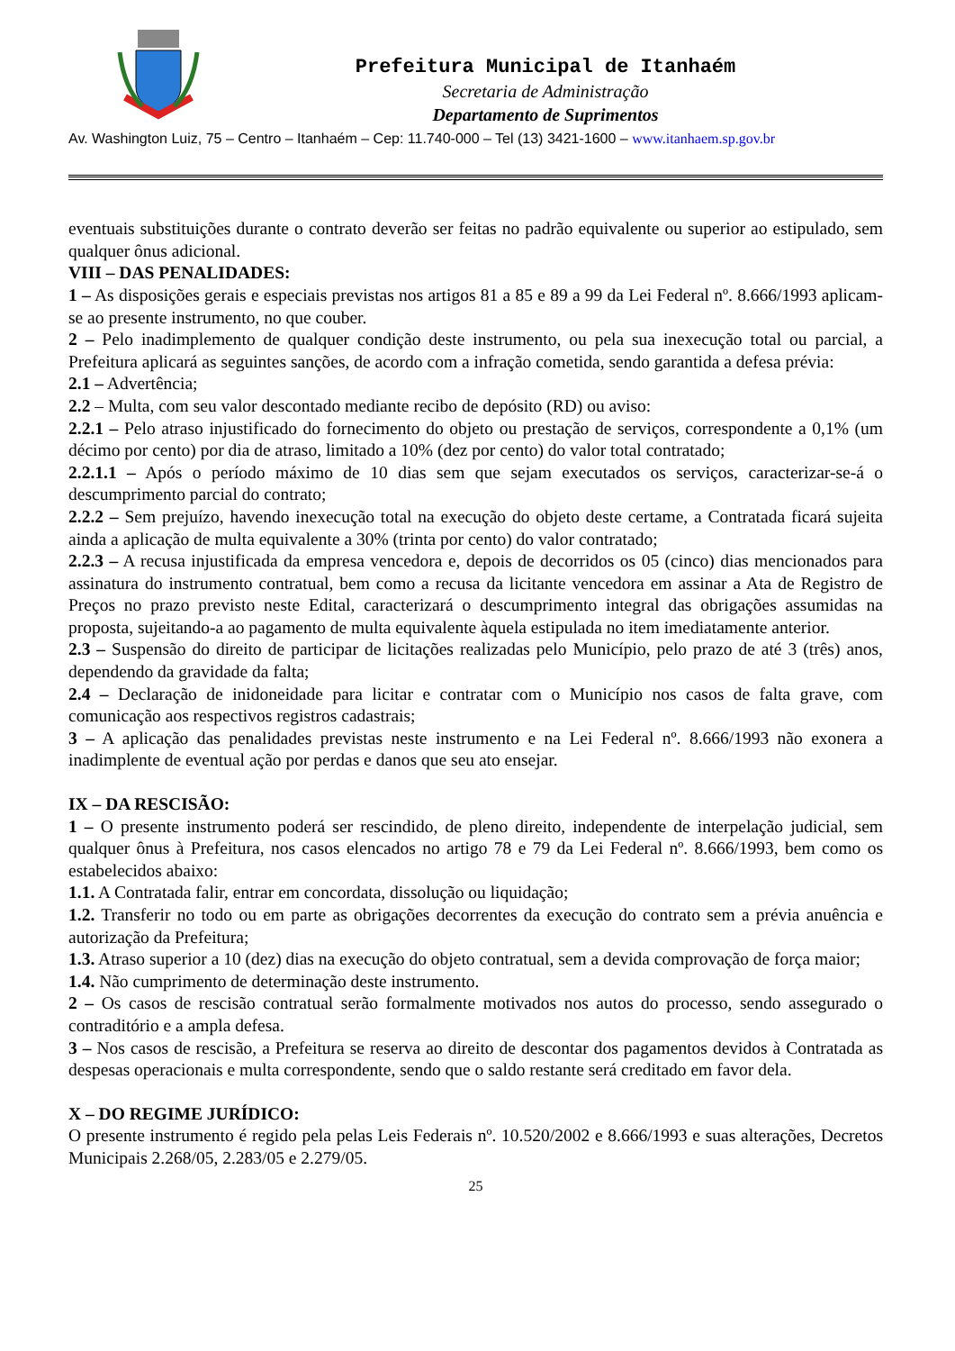Prefeitura Municipal de Itanhaém
Secretaria de Administração
Departamento de Suprimentos
Av. Washington Luiz, 75 – Centro – Itanhaém – Cep: 11.740-000 – Tel (13) 3421-1600 – www.itanhaem.sp.gov.br
eventuais substituições durante o contrato deverão ser feitas no padrão equivalente ou superior ao estipulado, sem qualquer ônus adicional.
VIII – DAS PENALIDADES:
1 – As disposições gerais e especiais previstas nos artigos 81 a 85 e 89 a 99 da Lei Federal nº. 8.666/1993 aplicam-se ao presente instrumento, no que couber.
2 – Pelo inadimplemento de qualquer condição deste instrumento, ou pela sua inexecução total ou parcial, a Prefeitura aplicará as seguintes sanções, de acordo com a infração cometida, sendo garantida a defesa prévia:
2.1 – Advertência;
2.2 – Multa, com seu valor descontado mediante recibo de depósito (RD) ou aviso:
2.2.1 – Pelo atraso injustificado do fornecimento do objeto ou prestação de serviços, correspondente a 0,1% (um décimo por cento) por dia de atraso, limitado a 10% (dez por cento) do valor total contratado;
2.2.1.1 – Após o período máximo de 10 dias sem que sejam executados os serviços, caracterizar-se-á o descumprimento parcial do contrato;
2.2.2 – Sem prejuízo, havendo inexecução total na execução do objeto deste certame, a Contratada ficará sujeita ainda a aplicação de multa equivalente a 30% (trinta por cento) do valor contratado;
2.2.3 – A recusa injustificada da empresa vencedora e, depois de decorridos os 05 (cinco) dias mencionados para assinatura do instrumento contratual, bem como a recusa da licitante vencedora em assinar a Ata de Registro de Preços no prazo previsto neste Edital, caracterizará o descumprimento integral das obrigações assumidas na proposta, sujeitando-a ao pagamento de multa equivalente àquela estipulada no item imediatamente anterior.
2.3 – Suspensão do direito de participar de licitações realizadas pelo Município, pelo prazo de até 3 (três) anos, dependendo da gravidade da falta;
2.4 – Declaração de inidoneidade para licitar e contratar com o Município nos casos de falta grave, com comunicação aos respectivos registros cadastrais;
3 – A aplicação das penalidades previstas neste instrumento e na Lei Federal nº. 8.666/1993 não exonera a inadimplente de eventual ação por perdas e danos que seu ato ensejar.
IX – DA RESCISÃO:
1 – O presente instrumento poderá ser rescindido, de pleno direito, independente de interpelação judicial, sem qualquer ônus à Prefeitura, nos casos elencados no artigo 78 e 79 da Lei Federal nº. 8.666/1993, bem como os estabelecidos abaixo:
1.1. A Contratada falir, entrar em concordata, dissolução ou liquidação;
1.2. Transferir no todo ou em parte as obrigações decorrentes da execução do contrato sem a prévia anuência e autorização da Prefeitura;
1.3. Atraso superior a 10 (dez) dias na execução do objeto contratual, sem a devida comprovação de força maior;
1.4. Não cumprimento de determinação deste instrumento.
2 – Os casos de rescisão contratual serão formalmente motivados nos autos do processo, sendo assegurado o contraditório e a ampla defesa.
3 – Nos casos de rescisão, a Prefeitura se reserva ao direito de descontar dos pagamentos devidos à Contratada as despesas operacionais e multa correspondente, sendo que o saldo restante será creditado em favor dela.
X – DO REGIME JURÍDICO:
O presente instrumento é regido pela pelas Leis Federais nº. 10.520/2002 e 8.666/1993 e suas alterações, Decretos Municipais 2.268/05, 2.283/05 e 2.279/05.
25